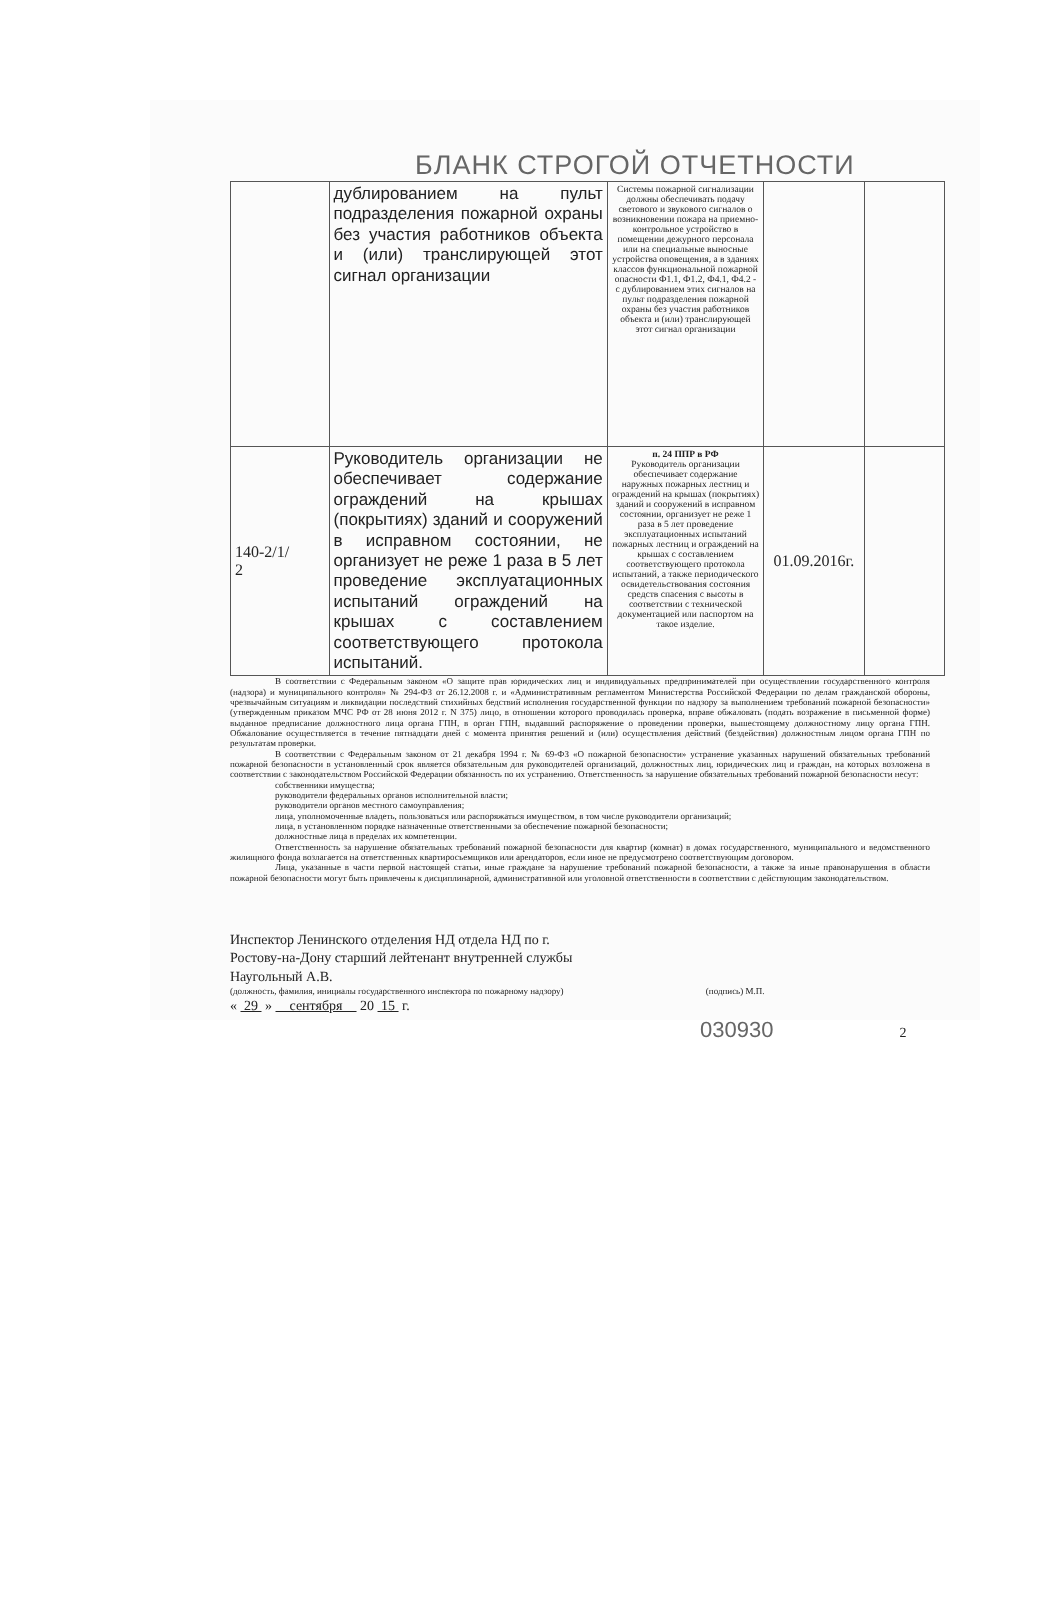БЛАНК СТРОГОЙ ОТЧЕТНОСТИ
| | дублированием на пульт подразделения пожарной охраны без участия работников объекта и (или) транслирующей этот сигнал организации | Системы пожарной сигнализации должны обеспечивать подачу светового и звукового сигналов о возникновении пожара на приемно-контрольное устройство в помещении дежурного персонала или на специальные выносные устройства оповещения, а в зданиях классов функциональной пожарной опасности Ф1.1, Ф1.2, Ф4.1, Ф4.2 - с дублированием этих сигналов на пульт подразделения пожарной охраны без участия работников объекта и (или) транслирующей этот сигнал организации | | |
| 140-2/1/ 2 | Руководитель организации не обеспечивает содержание ограждений на крышах (покрытиях) зданий и сооружений в исправном состоянии, не организует не реже 1 раза в 5 лет проведение эксплуатационных испытаний ограждений на крышах с составлением соответствующего протокола испытаний. | п. 24 ППР в РФ Руководитель организации обеспечивает содержание наружных пожарных лестниц и ограждений на крышах (покрытиях) зданий и сооружений в исправном состоянии, организует не реже 1 раза в 5 лет проведение эксплуатационных испытаний пожарных лестниц и ограждений на крышах с составлением соответствующего протокола испытаний, а также периодического освидетельствования состояния средств спасения с высоты в соответствии с технической документацией или паспортом на такое изделие. | 01.09.2016г. | |
В соответствии с Федеральным законом «О защите прав юридических лиц и индивидуальных предпринимателей при осуществлении государственного контроля (надзора) и муниципального контроля» № 294-ФЗ от 26.12.2008 г. и «Административным регламентом Министерства Российской Федерации по делам гражданской обороны, чрезвычайным ситуациям и ликвидации последствий стихийных бедствий исполнения государственной функции по надзору за выполнением требований пожарной безопасности» (утвержденным приказом МЧС РФ от 28 июня 2012 г. N 375) лицо, в отношении которого проводилась проверка, вправе обжаловать (подать возражение в письменной форме) выданное предписание должностного лица органа ГПН, в орган ГПН, выдавший распоряжение о проведении проверки, вышестоящему должностному лицу органа ГПН. Обжалование осуществляется в течение пятнадцати дней с момента принятия решений и (или) осуществления действий (бездействия) должностным лицом органа ГПН по результатам проверки.
В соответствии с Федеральным законом от 21 декабря 1994 г. № 69-ФЗ «О пожарной безопасности» устранение указанных нарушений обязательных требований пожарной безопасности в установленный срок является обязательным для руководителей организаций, должностных лиц, юридических лиц и граждан, на которых возложена в соответствии с законодательством Российской Федерации обязанность по их устранению. Ответственность за нарушение обязательных требований пожарной безопасности несут:
собственники имущества;
руководители федеральных органов исполнительной власти;
руководители органов местного самоуправления;
лица, уполномоченные владеть, пользоваться или распоряжаться имуществом, в том числе руководители организаций;
лица, в установленном порядке назначенные ответственными за обеспечение пожарной безопасности;
должностные лица в пределах их компетенции.
Ответственность за нарушение обязательных требований пожарной безопасности для квартир (комнат) в домах государственного, муниципального и ведомственного жилищного фонда возлагается на ответственных квартиросъемщиков или арендаторов, если иное не предусмотрено соответствующим договором.
Лица, указанные в части первой настоящей статьи, иные граждане за нарушение требований пожарной безопасности, а также за иные правонарушения в области пожарной безопасности могут быть привлечены к дисциплинарной, административной или уголовной ответственности в соответствии с действующим законодательством.
Инспектор Ленинского отделения НД отдела НД по г.
Ростову-на-Дону старший лейтенант внутренней службы
Наугольный А.В.
(должность, фамилия, инициалы государственного инспектора по пожарному надзору) (подпись) М.П.
« 29 » сентября 20 15 г.
030930 2